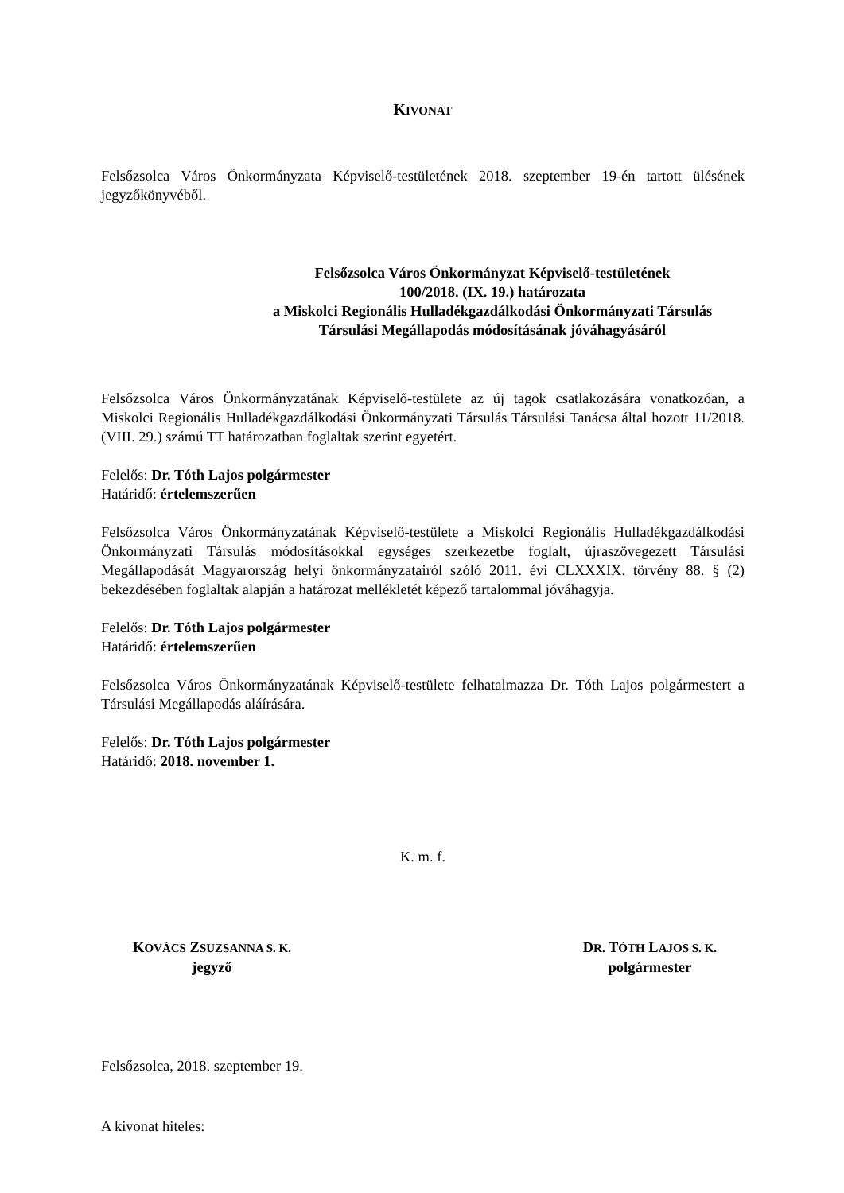KIVONAT
Felsőzsolca Város Önkormányzata Képviselő-testületének 2018. szeptember 19-én tartott ülésének jegyzőkönyvéből.
Felsőzsolca Város Önkormányzat Képviselő-testületének
100/2018. (IX. 19.) határozata
a Miskolci Regionális Hulladékgazdálkodási Önkormányzati Társulás
Társulási Megállapodás módosításának jóváhagyásáról
Felsőzsolca Város Önkormányzatának Képviselő-testülete az új tagok csatlakozására vonatkozóan, a Miskolci Regionális Hulladékgazdálkodási Önkormányzati Társulás Társulási Tanácsa által hozott 11/2018. (VIII. 29.) számú TT határozatban foglaltak szerint egyetért.
Felelős: Dr. Tóth Lajos polgármester
Határidő: értelemszerűen
Felsőzsolca Város Önkormányzatának Képviselő-testülete a Miskolci Regionális Hulladékgazdálkodási Önkormányzati Társulás módosításokkal egységes szerkezetbe foglalt, újraszövegezett Társulási Megállapodását Magyarország helyi önkormányzatairól szóló 2011. évi CLXXXIX. törvény 88. § (2) bekezdésében foglaltak alapján a határozat mellékletét képező tartalommal jóváhagyja.
Felelős: Dr. Tóth Lajos polgármester
Határidő: értelemszerűen
Felsőzsolca Város Önkormányzatának Képviselő-testülete felhatalmazza Dr. Tóth Lajos polgármestert a Társulási Megállapodás aláírására.
Felelős: Dr. Tóth Lajos polgármester
Határidő: 2018. november 1.
K. m. f.
KOVÁCS ZSUZSANNA S. K.
jegyző
DR. TÓTH LAJOS S. K.
polgármester
Felsőzsolca, 2018. szeptember 19.
A kivonat hiteles: